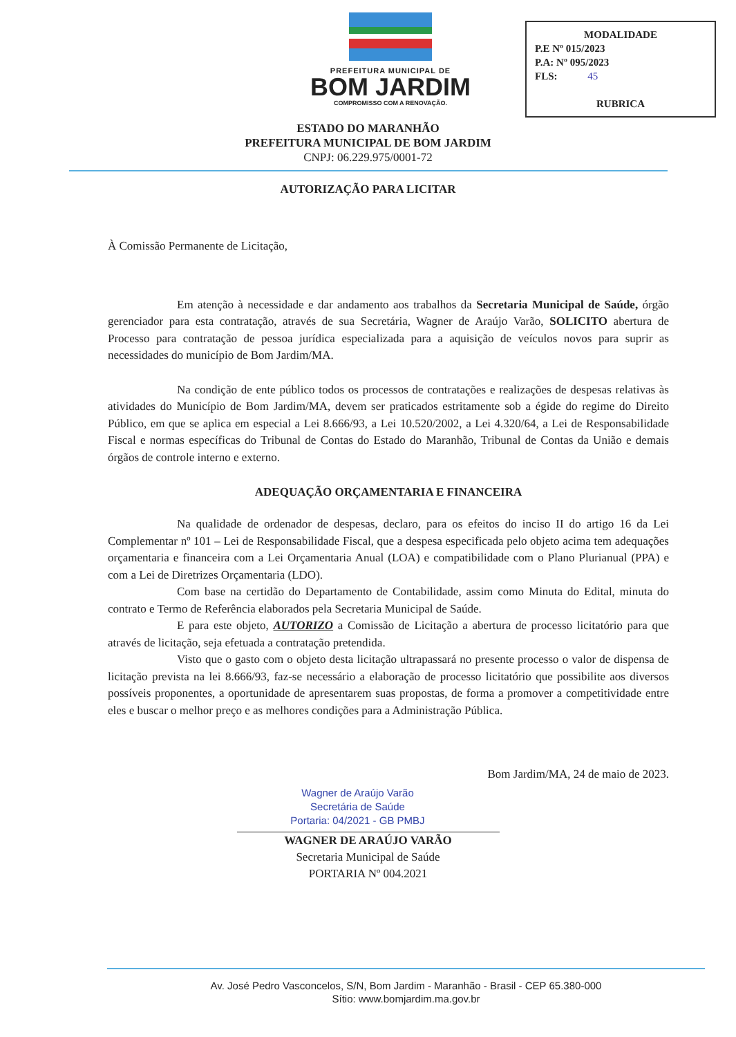PREFEITURA MUNICIPAL DE
BOM JARDIM
COMPROMISSO COM A RENOVAÇÃO.
MODALIDADE
P.E Nº 015/2023
P.A: Nº 095/2023
FLS: 45
RUBRICA
ESTADO DO MARANHÃO
PREFEITURA MUNICIPAL DE BOM JARDIM
CNPJ: 06.229.975/0001-72
AUTORIZAÇÃO PARA LICITAR
À Comissão Permanente de Licitação,
Em atenção à necessidade e dar andamento aos trabalhos da Secretaria Municipal de Saúde, órgão gerenciador para esta contratação, através de sua Secretária, Wagner de Araújo Varão, SOLICITO abertura de Processo para contratação de pessoa jurídica especializada para a aquisição de veículos novos para suprir as necessidades do município de Bom Jardim/MA.
Na condição de ente público todos os processos de contratações e realizações de despesas relativas às atividades do Município de Bom Jardim/MA, devem ser praticados estritamente sob a égide do regime do Direito Público, em que se aplica em especial a Lei 8.666/93, a Lei 10.520/2002, a Lei 4.320/64, a Lei de Responsabilidade Fiscal e normas específicas do Tribunal de Contas do Estado do Maranhão, Tribunal de Contas da União e demais órgãos de controle interno e externo.
ADEQUAÇÃO ORÇAMENTARIA E FINANCEIRA
Na qualidade de ordenador de despesas, declaro, para os efeitos do inciso II do artigo 16 da Lei Complementar nº 101 – Lei de Responsabilidade Fiscal, que a despesa especificada pelo objeto acima tem adequações orçamentaria e financeira com a Lei Orçamentaria Anual (LOA) e compatibilidade com o Plano Plurianual (PPA) e com a Lei de Diretrizes Orçamentaria (LDO).
Com base na certidão do Departamento de Contabilidade, assim como Minuta do Edital, minuta do contrato e Termo de Referência elaborados pela Secretaria Municipal de Saúde.
E para este objeto, AUTORIZO a Comissão de Licitação a abertura de processo licitatório para que através de licitação, seja efetuada a contratação pretendida.
Visto que o gasto com o objeto desta licitação ultrapassará no presente processo o valor de dispensa de licitação prevista na lei 8.666/93, faz-se necessário a elaboração de processo licitatório que possibilite aos diversos possíveis proponentes, a oportunidade de apresentarem suas propostas, de forma a promover a competitividade entre eles e buscar o melhor preço e as melhores condições para a Administração Pública.
Bom Jardim/MA, 24 de maio de 2023.
Wagner de Araújo Varão
Secretária de Saúde
Portaria: 04/2021 - GB PMBJ
WAGNER DE ARAÚJO VARÃO
Secretaria Municipal de Saúde
PORTARIA Nº 004.2021
Av. José Pedro Vasconcelos, S/N, Bom Jardim - Maranhão - Brasil - CEP 65.380-000
Sítio: www.bomjardim.ma.gov.br